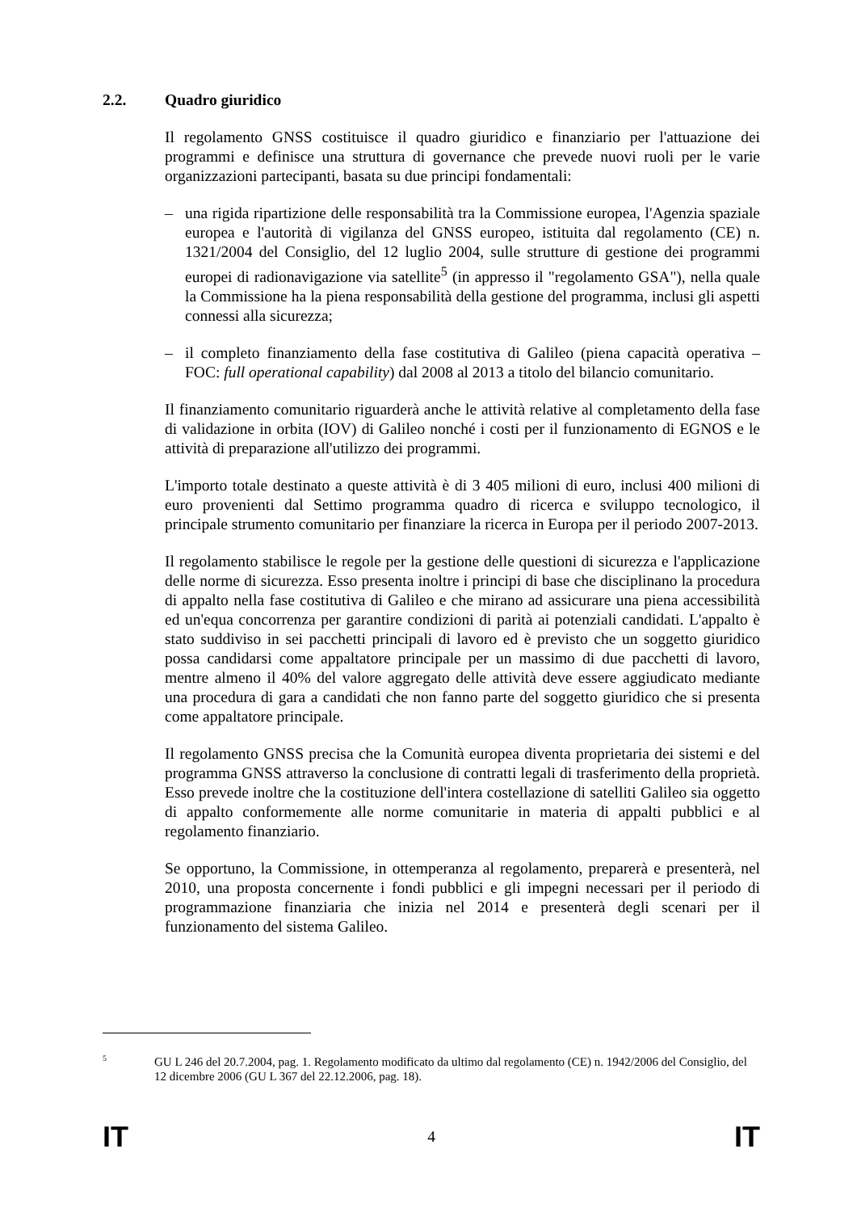2.2. Quadro giuridico
Il regolamento GNSS costituisce il quadro giuridico e finanziario per l'attuazione dei programmi e definisce una struttura di governance che prevede nuovi ruoli per le varie organizzazioni partecipanti, basata su due principi fondamentali:
– una rigida ripartizione delle responsabilità tra la Commissione europea, l'Agenzia spaziale europea e l'autorità di vigilanza del GNSS europeo, istituita dal regolamento (CE) n. 1321/2004 del Consiglio, del 12 luglio 2004, sulle strutture di gestione dei programmi europei di radionavigazione via satellite<sup>5</sup> (in appresso il "regolamento GSA"), nella quale la Commissione ha la piena responsabilità della gestione del programma, inclusi gli aspetti connessi alla sicurezza;
– il completo finanziamento della fase costitutiva di Galileo (piena capacità operativa – FOC: full operational capability) dal 2008 al 2013 a titolo del bilancio comunitario.
Il finanziamento comunitario riguarderà anche le attività relative al completamento della fase di validazione in orbita (IOV) di Galileo nonché i costi per il funzionamento di EGNOS e le attività di preparazione all'utilizzo dei programmi.
L'importo totale destinato a queste attività è di 3 405 milioni di euro, inclusi 400 milioni di euro provenienti dal Settimo programma quadro di ricerca e sviluppo tecnologico, il principale strumento comunitario per finanziare la ricerca in Europa per il periodo 2007-2013.
Il regolamento stabilisce le regole per la gestione delle questioni di sicurezza e l'applicazione delle norme di sicurezza. Esso presenta inoltre i principi di base che disciplinano la procedura di appalto nella fase costitutiva di Galileo e che mirano ad assicurare una piena accessibilità ed un'equa concorrenza per garantire condizioni di parità ai potenziali candidati. L'appalto è stato suddiviso in sei pacchetti principali di lavoro ed è previsto che un soggetto giuridico possa candidarsi come appaltatore principale per un massimo di due pacchetti di lavoro, mentre almeno il 40% del valore aggregato delle attività deve essere aggiudicato mediante una procedura di gara a candidati che non fanno parte del soggetto giuridico che si presenta come appaltatore principale.
Il regolamento GNSS precisa che la Comunità europea diventa proprietaria dei sistemi e del programma GNSS attraverso la conclusione di contratti legali di trasferimento della proprietà. Esso prevede inoltre che la costituzione dell'intera costellazione di satelliti Galileo sia oggetto di appalto conformemente alle norme comunitarie in materia di appalti pubblici e al regolamento finanziario.
Se opportuno, la Commissione, in ottemperanza al regolamento, preparerà e presenterà, nel 2010, una proposta concernente i fondi pubblici e gli impegni necessari per il periodo di programmazione finanziaria che inizia nel 2014 e presenterà degli scenari per il funzionamento del sistema Galileo.
5 GU L 246 del 20.7.2004, pag. 1. Regolamento modificato da ultimo dal regolamento (CE) n. 1942/2006 del Consiglio, del 12 dicembre 2006 (GU L 367 del 22.12.2006, pag. 18).
IT 4 IT